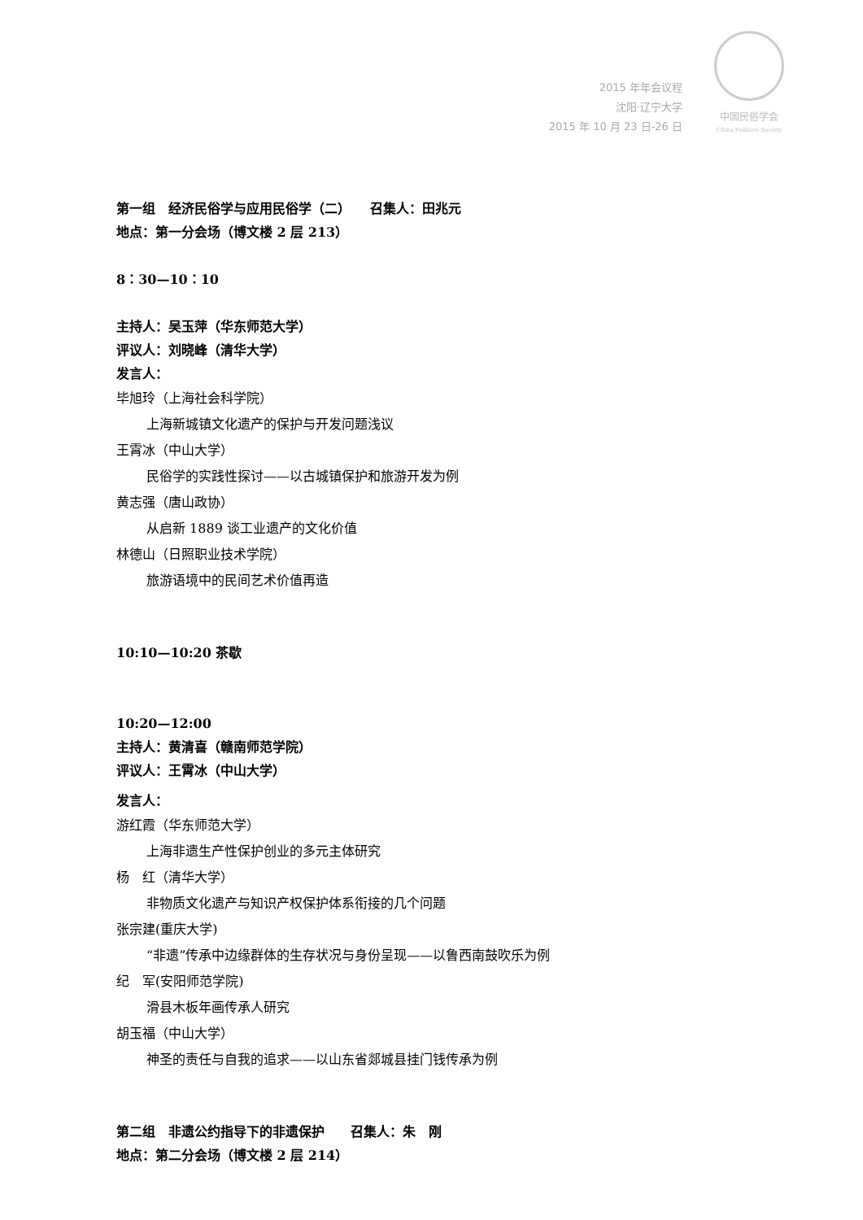2015 年年会议程
沈阳·辽宁大学
2015 年 10 月 23 日-26 日
中国民俗学会
China Folklore Society
第一组　经济民俗学与应用民俗学（二）　　召集人：田兆元
地点：第一分会场（博文楼 2 层 213）
8：30—10：10
主持人：吴玉萍（华东师范大学）
评议人：刘晓峰（清华大学）
发言人：
毕旭玲（上海社会科学院）
上海新城镇文化遗产的保护与开发问题浅议
王霄冰（中山大学）
民俗学的实践性探讨——以古城镇保护和旅游开发为例
黄志强（唐山政协）
从启新 1889 谈工业遗产的文化价值
林德山（日照职业技术学院）
旅游语境中的民间艺术价值再造
10:10—10:20 茶歇
10:20—12:00
主持人：黄清喜（赣南师范学院）
评议人：王霄冰（中山大学）
发言人：
游红霞（华东师范大学）
上海非遗生产性保护创业的多元主体研究
杨　红（清华大学）
非物质文化遗产与知识产权保护体系衔接的几个问题
张宗建(重庆大学)
“非遗”传承中边缘群体的生存状况与身份呈现——以鲁西南鼓吹乐为例
纪　军(安阳师范学院)
滑县木板年画传承人研究
胡玉福（中山大学）
神圣的责任与自我的追求——以山东省郯城县挂门钱传承为例
第二组　非遗公约指导下的非遗保护　　召集人：朱　刚
地点：第二分会场（博文楼 2 层 214）